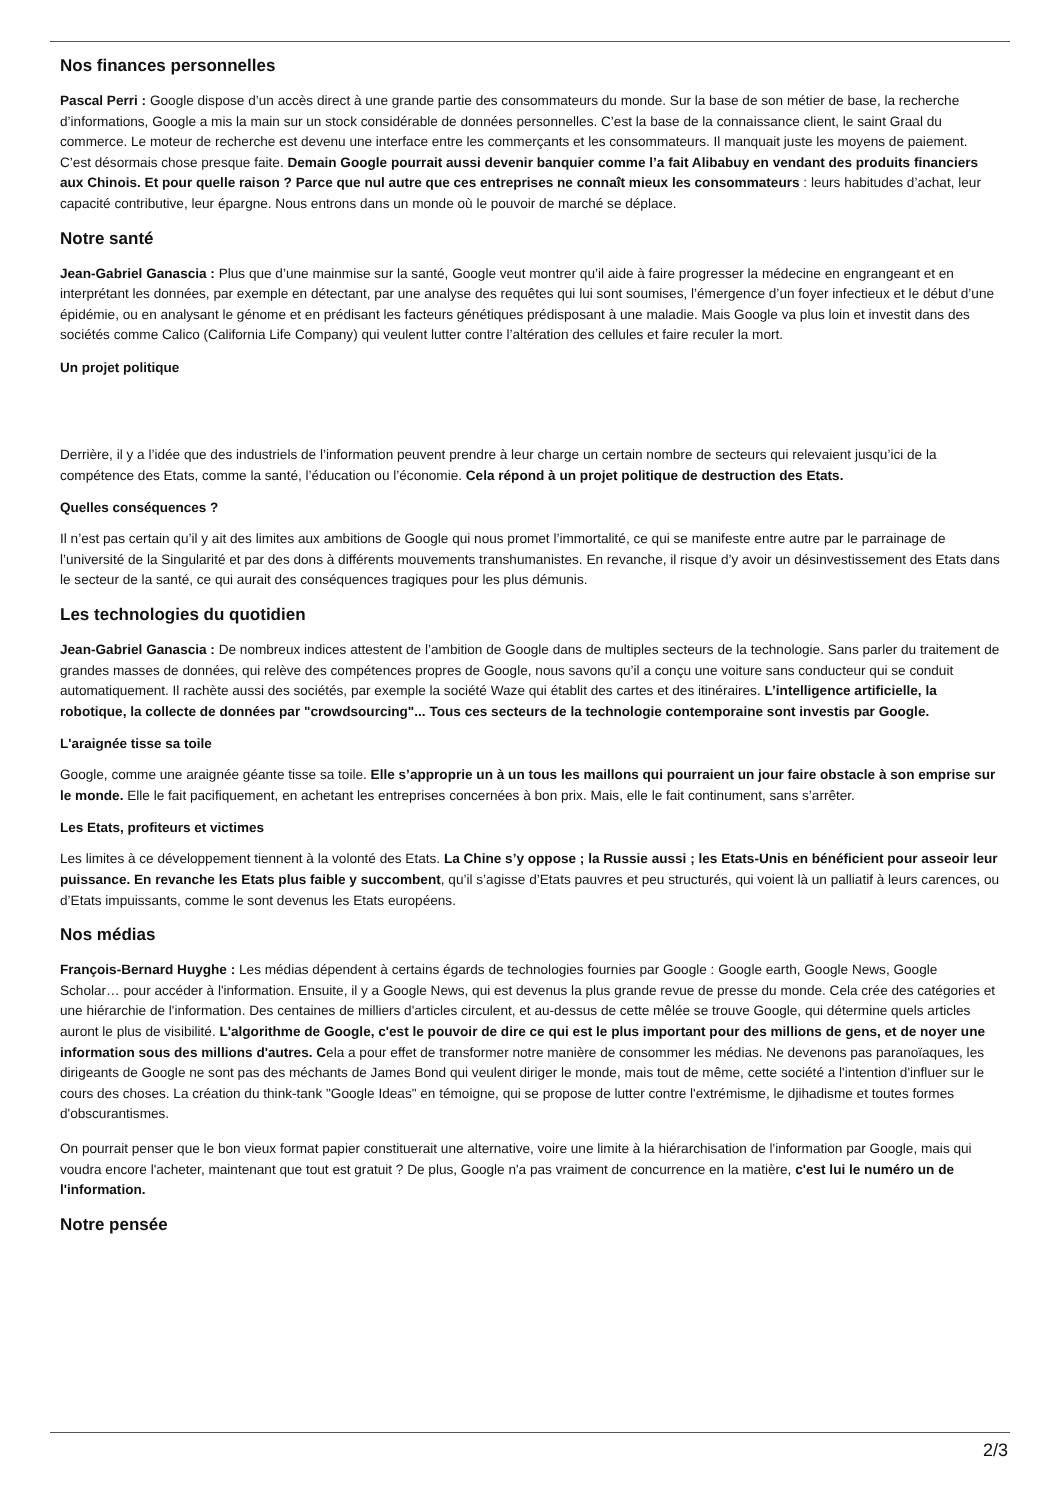Nos finances personnelles
Pascal Perri : Google dispose d’un accès direct à une grande partie des consommateurs du monde. Sur la base de son métier de base, la recherche d’informations, Google a mis la main sur un stock considérable de données personnelles. C’est la base de la connaissance client, le saint Graal du commerce. Le moteur de recherche est devenu une interface entre les commerçants et les consommateurs. Il manquait juste les moyens de paiement. C’est désormais chose presque faite. Demain Google pourrait aussi devenir banquier comme l’a fait Alibabuy en vendant des produits financiers aux Chinois. Et pour quelle raison ? Parce que nul autre que ces entreprises ne connaît mieux les consommateurs : leurs habitudes d’achat, leur capacité contributive, leur épargne. Nous entrons dans un monde où le pouvoir de marché se déplace.
Notre santé
Jean-Gabriel Ganascia : Plus que d’une mainmise sur la santé, Google veut montrer qu’il aide à faire progresser la médecine en engrangeant et en interprétant les données, par exemple en détectant, par une analyse des requêtes qui lui sont soumises, l’émergence d’un foyer infectieux et le début d’une épidémie, ou en analysant le génome et en prédisant les facteurs génétiques prédisposant à une maladie. Mais Google va plus loin et investit dans des sociétés comme Calico (California Life Company) qui veulent lutter contre l’altération des cellules et faire reculer la mort.
Un projet politique
Derrière, il y a l’idée que des industriels de l’information peuvent prendre à leur charge un certain nombre de secteurs qui relevaient jusqu’ici de la compétence des Etats, comme la santé, l’éducation ou l’économie. Cela répond à un projet politique de destruction des Etats.
Quelles conséquences ?
Il n’est pas certain qu’il y ait des limites aux ambitions de Google qui nous promet l’immortalité, ce qui se manifeste entre autre par le parrainage de l’université de la Singularité et par des dons à différents mouvements transhumanistes. En revanche, il risque d’y avoir un désinvestissement des Etats dans le secteur de la santé, ce qui aurait des conséquences tragiques pour les plus démunis.
Les technologies du quotidien
Jean-Gabriel Ganascia : De nombreux indices attestent de l’ambition de Google dans de multiples secteurs de la technologie. Sans parler du traitement de grandes masses de données, qui relève des compétences propres de Google, nous savons qu’il a conçu une voiture sans conducteur qui se conduit automatiquement. Il rachète aussi des sociétés, par exemple la société Waze qui établit des cartes et des itinéraires. L’intelligence artificielle, la robotique, la collecte de données par "crowdsourcing"... Tous ces secteurs de la technologie contemporaine sont investis par Google.
L'araignée tisse sa toile
Google, comme une araignée géante tisse sa toile. Elle s’approprie un à un tous les maillons qui pourraient un jour faire obstacle à son emprise sur le monde. Elle le fait pacifiquement, en achetant les entreprises concernées à bon prix. Mais, elle le fait continument, sans s’arrêter.
Les Etats, profiteurs et victimes
Les limites à ce développement tiennent à la volonté des Etats. La Chine s’y oppose ; la Russie aussi ; les Etats-Unis en bénéficient pour asseoir leur puissance. En revanche les Etats plus faible y succombent, qu’il s’agisse d’Etats pauvres et peu structurés, qui voient là un palliatif à leurs carences, ou d’Etats impuissants, comme le sont devenus les Etats européens.
Nos médias
François-Bernard Huyghe : Les médias dépendent à certains égards de technologies fournies par Google : Google earth, Google News, Google Scholar… pour accéder à l'information. Ensuite, il y a Google News, qui est devenus la plus grande revue de presse du monde. Cela crée des catégories et une hiérarchie de l'information. Des centaines de milliers d'articles circulent, et au-dessus de cette mêlée se trouve Google, qui détermine quels articles auront le plus de visibilité. L'algorithme de Google, c'est le pouvoir de dire ce qui est le plus important pour des millions de gens, et de noyer une information sous des millions d'autres. Cela a pour effet de transformer notre manière de consommer les médias. Ne devenons pas paranoïaques, les dirigeants de Google ne sont pas des méchants de James Bond qui veulent diriger le monde, mais tout de même, cette société a l'intention d'influer sur le cours des choses. La création du think-tank "Google Ideas" en témoigne, qui se propose de lutter contre l'extrémisme, le djihadisme et toutes formes d'obscurantismes.
On pourrait penser que le bon vieux format papier constituerait une alternative, voire une limite à la hiérarchisation de l'information par Google, mais qui voudra encore l'acheter, maintenant que tout est gratuit ? De plus, Google n'a pas vraiment de concurrence en la matière, c'est lui le numéro un de l'information.
Notre pensée
2/3